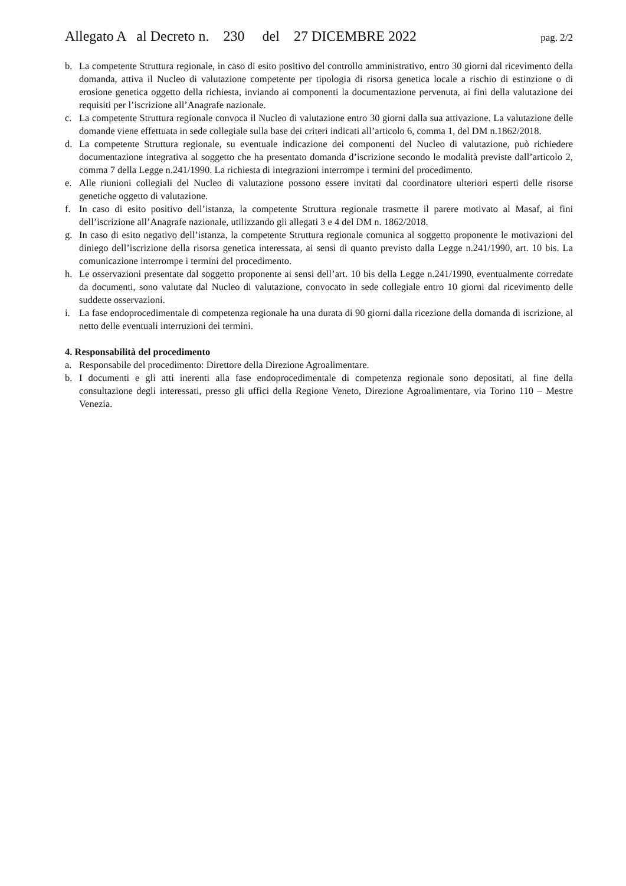Allegato A al Decreto n. 230 del 27 DICEMBRE 2022 pag. 2/2
b. La competente Struttura regionale, in caso di esito positivo del controllo amministrativo, entro 30 giorni dal ricevimento della domanda, attiva il Nucleo di valutazione competente per tipologia di risorsa genetica locale a rischio di estinzione o di erosione genetica oggetto della richiesta, inviando ai componenti la documentazione pervenuta, ai fini della valutazione dei requisiti per l’iscrizione all’Anagrafe nazionale.
c. La competente Struttura regionale convoca il Nucleo di valutazione entro 30 giorni dalla sua attivazione. La valutazione delle domande viene effettuata in sede collegiale sulla base dei criteri indicati all’articolo 6, comma 1, del DM n.1862/2018.
d. La competente Struttura regionale, su eventuale indicazione dei componenti del Nucleo di valutazione, può richiedere documentazione integrativa al soggetto che ha presentato domanda d’iscrizione secondo le modalità previste dall’articolo 2, comma 7 della Legge n.241/1990. La richiesta di integrazioni interrompe i termini del procedimento.
e. Alle riunioni collegiali del Nucleo di valutazione possono essere invitati dal coordinatore ulteriori esperti delle risorse genetiche oggetto di valutazione.
f. In caso di esito positivo dell’istanza, la competente Struttura regionale trasmette il parere motivato al Masaf, ai fini dell’iscrizione all’Anagrafe nazionale, utilizzando gli allegati 3 e 4 del DM n. 1862/2018.
g. In caso di esito negativo dell’istanza, la competente Struttura regionale comunica al soggetto proponente le motivazioni del diniego dell’iscrizione della risorsa genetica interessata, ai sensi di quanto previsto dalla Legge n.241/1990, art. 10 bis. La comunicazione interrompe i termini del procedimento.
h. Le osservazioni presentate dal soggetto proponente ai sensi dell’art. 10 bis della Legge n.241/1990, eventualmente corredate da documenti, sono valutate dal Nucleo di valutazione, convocato in sede collegiale entro 10 giorni dal ricevimento delle suddette osservazioni.
i. La fase endoprocedimentale di competenza regionale ha una durata di 90 giorni dalla ricezione della domanda di iscrizione, al netto delle eventuali interruzioni dei termini.
4. Responsabilità del procedimento
a. Responsabile del procedimento: Direttore della Direzione Agroalimentare.
b. I documenti e gli atti inerenti alla fase endoprocedimentale di competenza regionale sono depositati, al fine della consultazione degli interessati, presso gli uffici della Regione Veneto, Direzione Agroalimentare, via Torino 110 – Mestre Venezia.